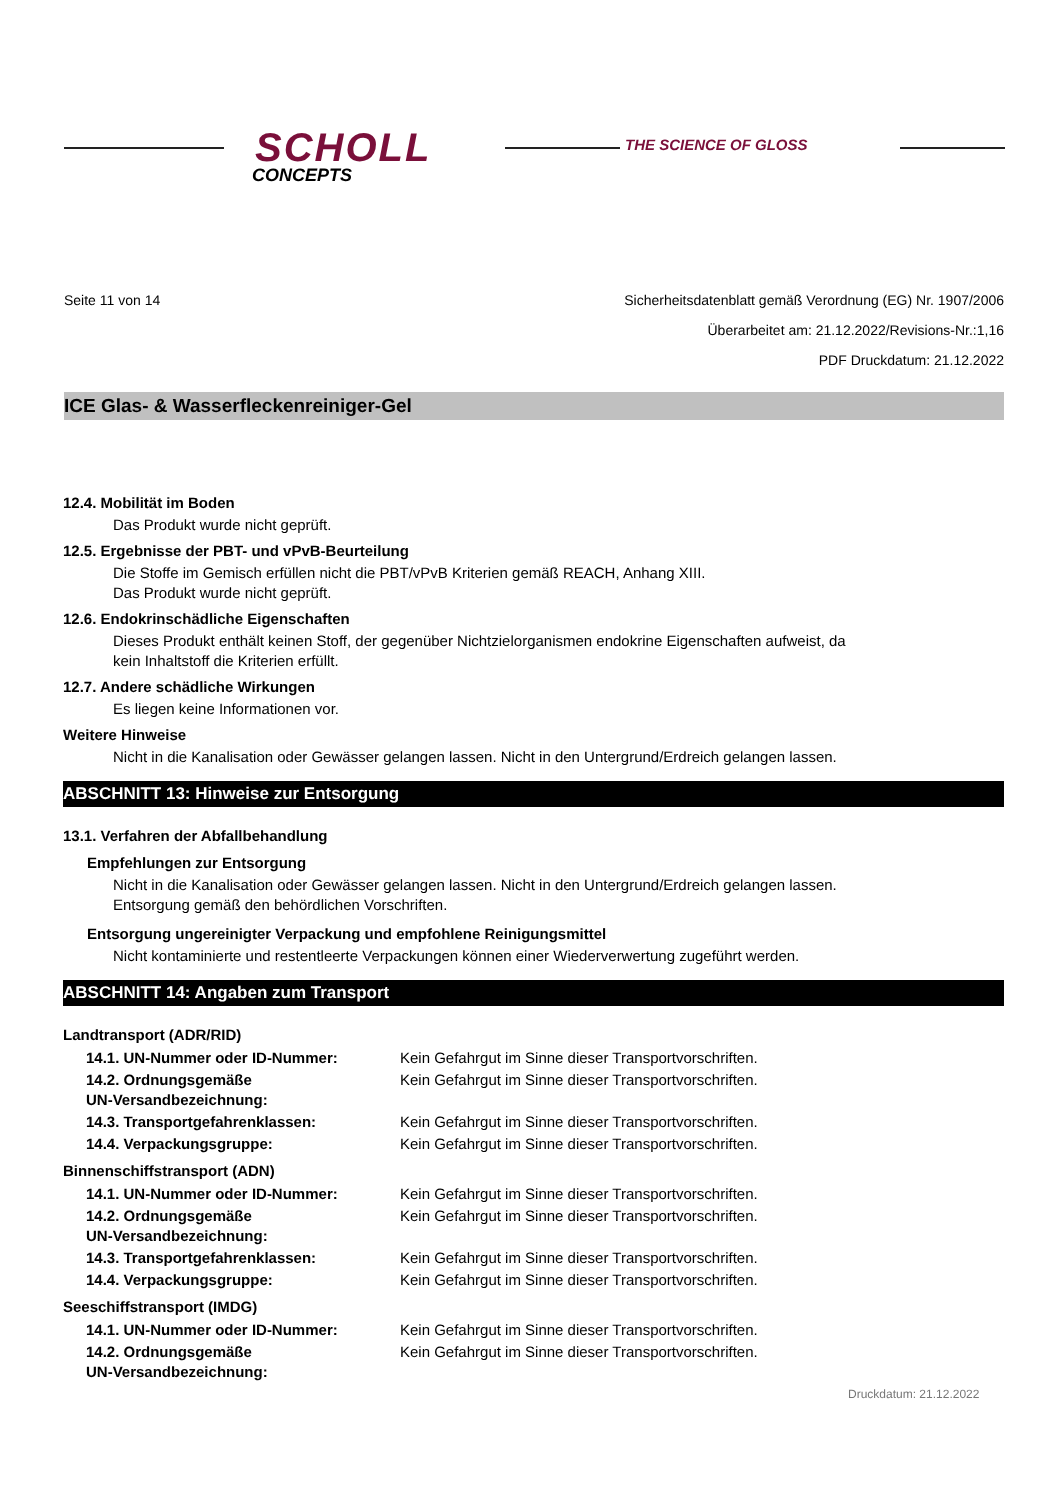SCHOLL
CONCEPTS
THE SCIENCE OF GLOSS
Seite 11 von 14 Sicherheitsdatenblatt gemäß Verordnung (EG) Nr. 1907/2006
Überarbeitet am: 21.12.2022/Revisions-Nr.:1,16
PDF Druckdatum: 21.12.2022
ICE Glas- & Wasserfleckenreiniger-Gel
12.4. Mobilität im Boden
Das Produkt wurde nicht geprüft.
12.5. Ergebnisse der PBT- und vPvB-Beurteilung
Die Stoffe im Gemisch erfüllen nicht die PBT/vPvB Kriterien gemäß REACH, Anhang XIII.
Das Produkt wurde nicht geprüft.
12.6. Endokrinschädliche Eigenschaften
Dieses Produkt enthält keinen Stoff, der gegenüber Nichtzielorganismen endokrine Eigenschaften aufweist, da
kein Inhaltstoff die Kriterien erfüllt.
12.7. Andere schädliche Wirkungen
Es liegen keine Informationen vor.
Weitere Hinweise
Nicht in die Kanalisation oder Gewässer gelangen lassen. Nicht in den Untergrund/Erdreich gelangen lassen.
ABSCHNITT 13: Hinweise zur Entsorgung
13.1. Verfahren der Abfallbehandlung
Empfehlungen zur Entsorgung
Nicht in die Kanalisation oder Gewässer gelangen lassen. Nicht in den Untergrund/Erdreich gelangen lassen.
Entsorgung gemäß den behördlichen Vorschriften.
Entsorgung ungereinigter Verpackung und empfohlene Reinigungsmittel
Nicht kontaminierte und restentleerte Verpackungen können einer Wiederverwertung zugeführt werden.
ABSCHNITT 14: Angaben zum Transport
Landtransport (ADR/RID)
| 14.1. UN-Nummer oder ID-Nummer: | Kein Gefahrgut im Sinne dieser Transportvorschriften. |
| 14.2. Ordnungsgemäße UN-Versandbezeichnung: | Kein Gefahrgut im Sinne dieser Transportvorschriften. |
| 14.3. Transportgefahrenklassen: | Kein Gefahrgut im Sinne dieser Transportvorschriften. |
| 14.4. Verpackungsgruppe: | Kein Gefahrgut im Sinne dieser Transportvorschriften. |
Binnenschiffstransport (ADN)
| 14.1. UN-Nummer oder ID-Nummer: | Kein Gefahrgut im Sinne dieser Transportvorschriften. |
| 14.2. Ordnungsgemäße UN-Versandbezeichnung: | Kein Gefahrgut im Sinne dieser Transportvorschriften. |
| 14.3. Transportgefahrenklassen: | Kein Gefahrgut im Sinne dieser Transportvorschriften. |
| 14.4. Verpackungsgruppe: | Kein Gefahrgut im Sinne dieser Transportvorschriften. |
Seeschiffstransport (IMDG)
| 14.1. UN-Nummer oder ID-Nummer: | Kein Gefahrgut im Sinne dieser Transportvorschriften. |
| 14.2. Ordnungsgemäße UN-Versandbezeichnung: | Kein Gefahrgut im Sinne dieser Transportvorschriften. |
Druckdatum: 21.12.2022